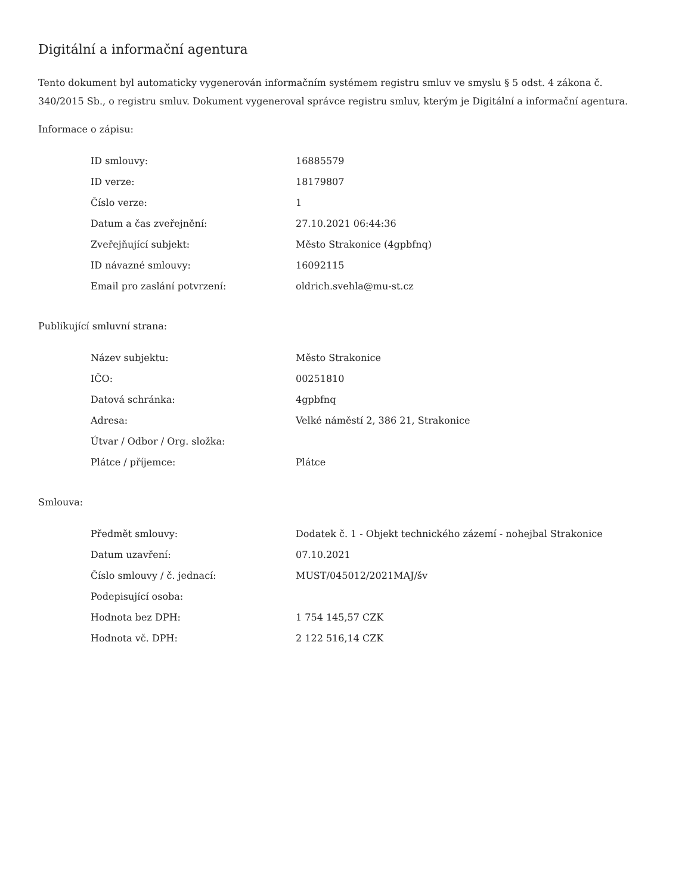Digitální a informační agentura
Tento dokument byl automaticky vygenerován informačním systémem registru smluv ve smyslu § 5 odst. 4 zákona č. 340/2015 Sb., o registru smluv. Dokument vygeneroval správce registru smluv, kterým je Digitální a informační agentura.
Informace o zápisu:
| ID smlouvy: | 16885579 |
| ID verze: | 18179807 |
| Číslo verze: | 1 |
| Datum a čas zveřejnění: | 27.10.2021 06:44:36 |
| Zveřejňující subjekt: | Město Strakonice (4gpbfnq) |
| ID návazné smlouvy: | 16092115 |
| Email pro zaslání potvrzení: | oldrich.svehla@mu-st.cz |
Publikující smluvní strana:
| Název subjektu: | Město Strakonice |
| IČO: | 00251810 |
| Datová schránka: | 4gpbfnq |
| Adresa: | Velké náměstí 2, 386 21, Strakonice |
| Útvar / Odbor / Org. složka: | |
| Plátce / příjemce: | Plátce |
Smlouva:
| Předmět smlouvy: | Dodatek č. 1 - Objekt technického zázemí - nohejbal Strakonice |
| Datum uzavření: | 07.10.2021 |
| Číslo smlouvy / č. jednací: | MUST/045012/2021MAJ/šv |
| Podepisující osoba: | |
| Hodnota bez DPH: | 1 754 145,57 CZK |
| Hodnota vč. DPH: | 2 122 516,14 CZK |